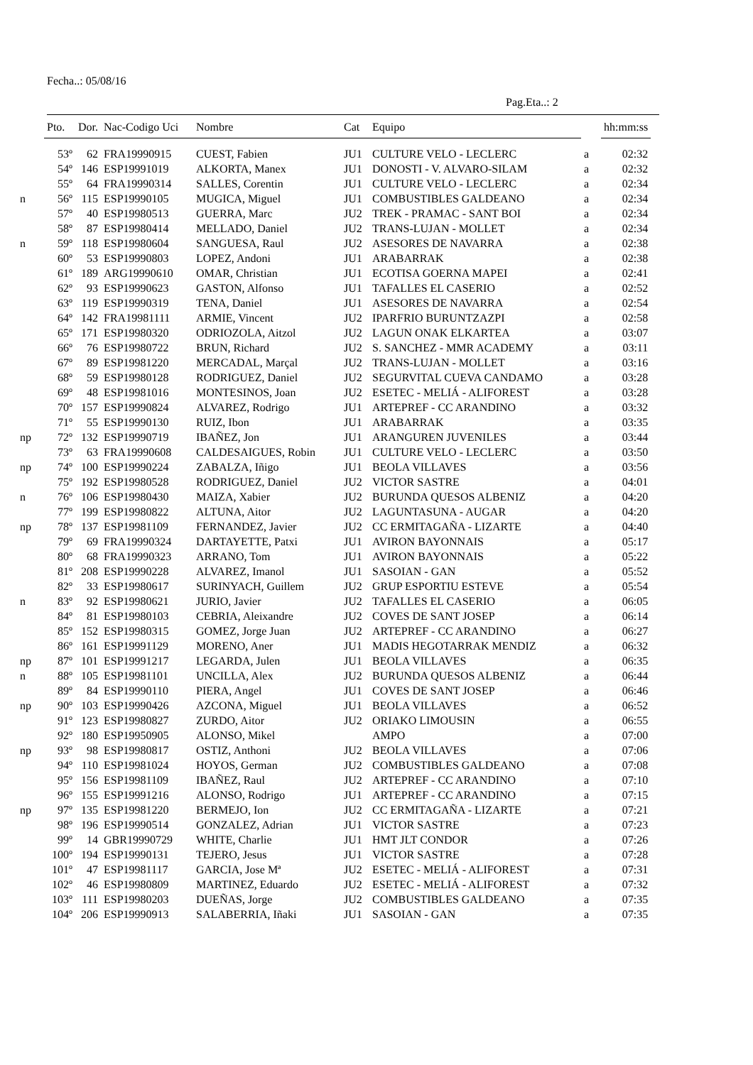Fecha..: 05/08/16
Pag.Eta..: 2
| | Pto. | Dor. | Nac-Codigo Uci | Nombre | Cat | Equipo | | hh:mm:ss |
| --- | --- | --- | --- | --- | --- | --- | --- | --- |
| | 53º | 62 | FRA19990915 | CUEST, Fabien | JU1 | CULTURE VELO - LECLERC | a | 02:32 |
| | 54º | 146 | ESP19991019 | ALKORTA, Manex | JU1 | DONOSTI - V. ALVARO-SILAM | a | 02:32 |
| | 55º | 64 | FRA19990314 | SALLES, Corentin | JU1 | CULTURE VELO - LECLERC | a | 02:34 |
| n | 56º | 115 | ESP19990105 | MUGICA, Miguel | JU1 | COMBUSTIBLES GALDEANO | a | 02:34 |
| | 57º | 40 | ESP19980513 | GUERRA, Marc | JU2 | TREK - PRAMAC - SANT BOI | a | 02:34 |
| | 58º | 87 | ESP19980414 | MELLADO, Daniel | JU2 | TRANS-LUJAN - MOLLET | a | 02:34 |
| n | 59º | 118 | ESP19980604 | SANGUESA, Raul | JU2 | ASESORES DE NAVARRA | a | 02:38 |
| | 60º | 53 | ESP19990803 | LOPEZ, Andoni | JU1 | ARABARRAK | a | 02:38 |
| | 61º | 189 | ARG19990610 | OMAR, Christian | JU1 | ECOTISA GOERNA MAPEI | a | 02:41 |
| | 62º | 93 | ESP19990623 | GASTON, Alfonso | JU1 | TAFALLES EL CASERIO | a | 02:52 |
| | 63º | 119 | ESP19990319 | TENA, Daniel | JU1 | ASESORES DE NAVARRA | a | 02:54 |
| | 64º | 142 | FRA19981111 | ARMIE, Vincent | JU2 | IPARFRIO BURUNTZAZPI | a | 02:58 |
| | 65º | 171 | ESP19980320 | ODRIOZOLA, Aitzol | JU2 | LAGUN ONAK ELKARTEA | a | 03:07 |
| | 66º | 76 | ESP19980722 | BRUN, Richard | JU2 | S. SANCHEZ - MMR ACADEMY | a | 03:11 |
| | 67º | 89 | ESP19981220 | MERCADAL, Marçal | JU2 | TRANS-LUJAN - MOLLET | a | 03:16 |
| | 68º | 59 | ESP19980128 | RODRIGUEZ, Daniel | JU2 | SEGURVITAL CUEVA CANDAMO | a | 03:28 |
| | 69º | 48 | ESP19981016 | MONTESINOS, Joan | JU2 | ESETEC - MELIÁ - ALIFOREST | a | 03:28 |
| | 70º | 157 | ESP19990824 | ALVAREZ, Rodrigo | JU1 | ARTEPREF - CC ARANDINO | a | 03:32 |
| | 71º | 55 | ESP19990130 | RUIZ, Ibon | JU1 | ARABARRAK | a | 03:35 |
| np | 72º | 132 | ESP19990719 | IBAÑEZ, Jon | JU1 | ARANGUREN JUVENILES | a | 03:44 |
| | 73º | 63 | FRA19990608 | CALDESAIGUES, Robin | JU1 | CULTURE VELO - LECLERC | a | 03:50 |
| np | 74º | 100 | ESP19990224 | ZABALZA, Iñigo | JU1 | BEOLA VILLAVES | a | 03:56 |
| | 75º | 192 | ESP19980528 | RODRIGUEZ, Daniel | JU2 | VICTOR SASTRE | a | 04:01 |
| n | 76º | 106 | ESP19980430 | MAIZA, Xabier | JU2 | BURUNDA QUESOS ALBENIZ | a | 04:20 |
| | 77º | 199 | ESP19980822 | ALTUNA, Aitor | JU2 | LAGUNTASUNA - AUGAR | a | 04:20 |
| np | 78º | 137 | ESP19981109 | FERNANDEZ, Javier | JU2 | CC ERMITAGAÑA - LIZARTE | a | 04:40 |
| | 79º | 69 | FRA19990324 | DARTAYETTE, Patxi | JU1 | AVIRON BAYONNAIS | a | 05:17 |
| | 80º | 68 | FRA19990323 | ARRANO, Tom | JU1 | AVIRON BAYONNAIS | a | 05:22 |
| | 81º | 208 | ESP19990228 | ALVAREZ, Imanol | JU1 | SASOIAN - GAN | a | 05:52 |
| | 82º | 33 | ESP19980617 | SURINYACH, Guillem | JU2 | GRUP ESPORTIU ESTEVE | a | 05:54 |
| n | 83º | 92 | ESP19980621 | JURIO, Javier | JU2 | TAFALLES EL CASERIO | a | 06:05 |
| | 84º | 81 | ESP19980103 | CEBRIA, Aleixandre | JU2 | COVES DE SANT JOSEP | a | 06:14 |
| | 85º | 152 | ESP19980315 | GOMEZ, Jorge Juan | JU2 | ARTEPREF - CC ARANDINO | a | 06:27 |
| | 86º | 161 | ESP19991129 | MORENO, Aner | JU1 | MADIS HEGOTARRAK MENDIZ | a | 06:32 |
| np | 87º | 101 | ESP19991217 | LEGARDA, Julen | JU1 | BEOLA VILLAVES | a | 06:35 |
| n | 88º | 105 | ESP19981101 | UNCILLA, Alex | JU2 | BURUNDA QUESOS ALBENIZ | a | 06:44 |
| | 89º | 84 | ESP19990110 | PIERA, Angel | JU1 | COVES DE SANT JOSEP | a | 06:46 |
| np | 90º | 103 | ESP19990426 | AZCONA, Miguel | JU1 | BEOLA VILLAVES | a | 06:52 |
| | 91º | 123 | ESP19980827 | ZURDO, Aitor | JU2 | ORIAKO LIMOUSIN | a | 06:55 |
| | 92º | 180 | ESP19950905 | ALONSO, Mikel | | AMPO | a | 07:00 |
| np | 93º | 98 | ESP19980817 | OSTIZ, Anthoni | JU2 | BEOLA VILLAVES | a | 07:06 |
| | 94º | 110 | ESP19981024 | HOYOS, German | JU2 | COMBUSTIBLES GALDEANO | a | 07:08 |
| | 95º | 156 | ESP19981109 | IBAÑEZ, Raul | JU2 | ARTEPREF - CC ARANDINO | a | 07:10 |
| | 96º | 155 | ESP19991216 | ALONSO, Rodrigo | JU1 | ARTEPREF - CC ARANDINO | a | 07:15 |
| np | 97º | 135 | ESP19981220 | BERMEJO, Ion | JU2 | CC ERMITAGAÑA - LIZARTE | a | 07:21 |
| | 98º | 196 | ESP19990514 | GONZALEZ, Adrian | JU1 | VICTOR SASTRE | a | 07:23 |
| | 99º | 14 | GBR19990729 | WHITE, Charlie | JU1 | HMT JLT CONDOR | a | 07:26 |
| | 100º | 194 | ESP19990131 | TEJERO, Jesus | JU1 | VICTOR SASTRE | a | 07:28 |
| | 101º | 47 | ESP19981117 | GARCIA, Jose Mª | JU2 | ESETEC - MELIÁ - ALIFOREST | a | 07:31 |
| | 102º | 46 | ESP19980809 | MARTINEZ, Eduardo | JU2 | ESETEC - MELIÁ - ALIFOREST | a | 07:32 |
| | 103º | 111 | ESP19980203 | DUEÑAS, Jorge | JU2 | COMBUSTIBLES GALDEANO | a | 07:35 |
| | 104º | 206 | ESP19990913 | SALABERRIA, Iñaki | JU1 | SASOIAN - GAN | a | 07:35 |